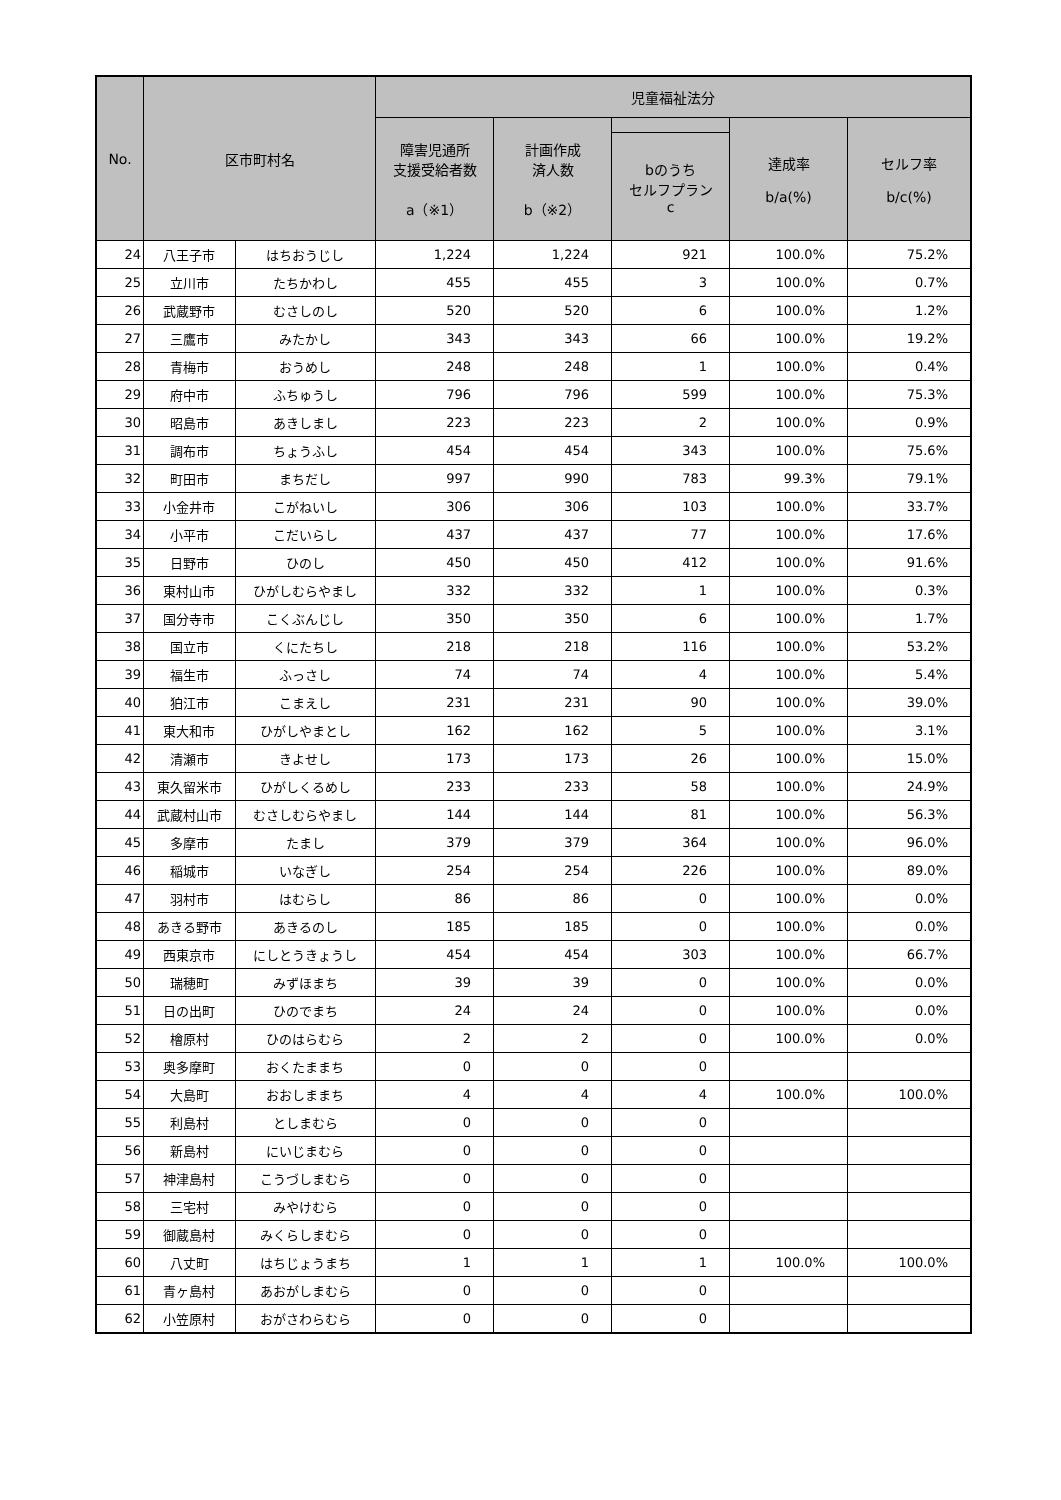| No. | 区市町村名 | | 児童福祉法分 | | | | |
| --- | --- | --- | --- | --- | --- | --- | --- |
| | | | 障害児通所 支援受給者数 a（※1） | 計画作成 済人数 b（※2） | | 達成率 b/a(%) | セルフ率 b/c(%) |
| | | | | | bのうち セルフプラン c | | |
| 24 | 八王子市 | はちおうじし | 1,224 | 1,224 | 921 | 100.0% | 75.2% |
| 25 | 立川市 | たちかわし | 455 | 455 | 3 | 100.0% | 0.7% |
| 26 | 武蔵野市 | むさしのし | 520 | 520 | 6 | 100.0% | 1.2% |
| 27 | 三鷹市 | みたかし | 343 | 343 | 66 | 100.0% | 19.2% |
| 28 | 青梅市 | おうめし | 248 | 248 | 1 | 100.0% | 0.4% |
| 29 | 府中市 | ふちゅうし | 796 | 796 | 599 | 100.0% | 75.3% |
| 30 | 昭島市 | あきしまし | 223 | 223 | 2 | 100.0% | 0.9% |
| 31 | 調布市 | ちょうふし | 454 | 454 | 343 | 100.0% | 75.6% |
| 32 | 町田市 | まちだし | 997 | 990 | 783 | 99.3% | 79.1% |
| 33 | 小金井市 | こがねいし | 306 | 306 | 103 | 100.0% | 33.7% |
| 34 | 小平市 | こだいらし | 437 | 437 | 77 | 100.0% | 17.6% |
| 35 | 日野市 | ひのし | 450 | 450 | 412 | 100.0% | 91.6% |
| 36 | 東村山市 | ひがしむらやまし | 332 | 332 | 1 | 100.0% | 0.3% |
| 37 | 国分寺市 | こくぶんじし | 350 | 350 | 6 | 100.0% | 1.7% |
| 38 | 国立市 | くにたちし | 218 | 218 | 116 | 100.0% | 53.2% |
| 39 | 福生市 | ふっさし | 74 | 74 | 4 | 100.0% | 5.4% |
| 40 | 狛江市 | こまえし | 231 | 231 | 90 | 100.0% | 39.0% |
| 41 | 東大和市 | ひがしやまとし | 162 | 162 | 5 | 100.0% | 3.1% |
| 42 | 清瀬市 | きよせし | 173 | 173 | 26 | 100.0% | 15.0% |
| 43 | 東久留米市 | ひがしくるめし | 233 | 233 | 58 | 100.0% | 24.9% |
| 44 | 武蔵村山市 | むさしむらやまし | 144 | 144 | 81 | 100.0% | 56.3% |
| 45 | 多摩市 | たまし | 379 | 379 | 364 | 100.0% | 96.0% |
| 46 | 稲城市 | いなぎし | 254 | 254 | 226 | 100.0% | 89.0% |
| 47 | 羽村市 | はむらし | 86 | 86 | 0 | 100.0% | 0.0% |
| 48 | あきる野市 | あきるのし | 185 | 185 | 0 | 100.0% | 0.0% |
| 49 | 西東京市 | にしとうきょうし | 454 | 454 | 303 | 100.0% | 66.7% |
| 50 | 瑞穂町 | みずほまち | 39 | 39 | 0 | 100.0% | 0.0% |
| 51 | 日の出町 | ひのでまち | 24 | 24 | 0 | 100.0% | 0.0% |
| 52 | 檜原村 | ひのはらむら | 2 | 2 | 0 | 100.0% | 0.0% |
| 53 | 奥多摩町 | おくたままち | 0 | 0 | 0 | | |
| 54 | 大島町 | おおしままち | 4 | 4 | 4 | 100.0% | 100.0% |
| 55 | 利島村 | としまむら | 0 | 0 | 0 | | |
| 56 | 新島村 | にいじまむら | 0 | 0 | 0 | | |
| 57 | 神津島村 | こうづしまむら | 0 | 0 | 0 | | |
| 58 | 三宅村 | みやけむら | 0 | 0 | 0 | | |
| 59 | 御蔵島村 | みくらしまむら | 0 | 0 | 0 | | |
| 60 | 八丈町 | はちじょうまち | 1 | 1 | 1 | 100.0% | 100.0% |
| 61 | 青ヶ島村 | あおがしまむら | 0 | 0 | 0 | | |
| 62 | 小笠原村 | おがさわらむら | 0 | 0 | 0 | | |